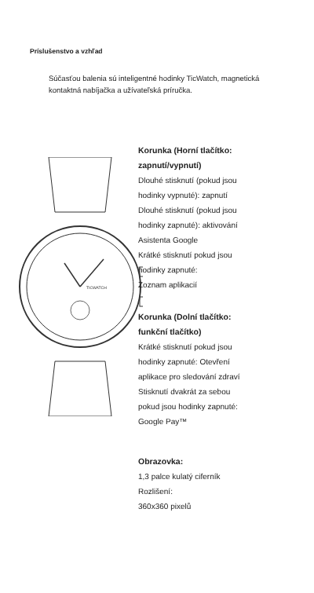Príslušenstvo a vzhľad
Súčasťou balenia sú inteligentné hodinky TicWatch, magnetická kontaktná nabíjačka a užívateľská príručka.
TICWATCH
Korunka (Horní tlačítko:
zapnutí/vypnutí)
Dlouhé stisknutí (pokud jsou
hodinky vypnuté): zapnutí
Dlouhé stisknutí (pokud jsou
hodinky zapnuté): aktivování
Asistenta Google
Krátké stisknutí pokud jsou
hodinky zapnuté:
Zoznam aplikacií
Korunka (Dolní tlačítko:
funkční tlačítko)
Krátké stisknutí pokud jsou
hodinky zapnuté: Otevření
aplikace pro sledování zdraví
Stisknutí dvakrát za sebou
pokud jsou hodinky zapnuté:
Google Pay™
Obrazovka:
1,3 palce kulatý ciferník
Rozlišení:
360x360 pixelů